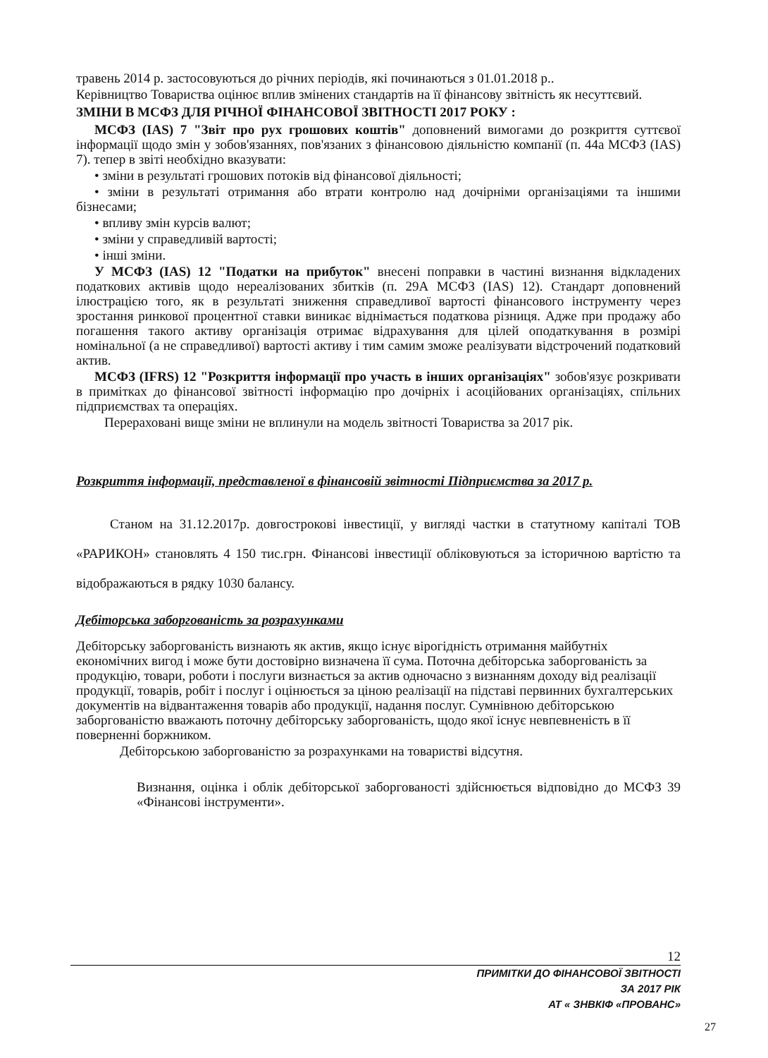травень 2014 р. застосовуються до річних періодів, які починаються з 01.01.2018 р..
Керівництво Товариства оцінює вплив змінених стандартів на її фінансову звітність як несуттєвий.
ЗМІНИ В МСФЗ ДЛЯ РІЧНОЇ ФІНАНСОВОЇ ЗВІТНОСТІ 2017 РОКУ :
МСФЗ (IAS) 7 "Звіт про рух грошових коштів" доповнений вимогами до розкриття суттєвої інформації щодо змін у зобов'язаннях, пов'язаних з фінансовою діяльністю компанії (п. 44а МСФЗ (IAS) 7). тепер в звіті необхідно вказувати:
• зміни в результаті грошових потоків від фінансової діяльності;
• зміни в результаті отримання або втрати контролю над дочірніми організаціями та іншими бізнесами;
• впливу змін курсів валют;
• зміни у справедливій вартості;
• інші зміни.
У МСФЗ (IAS) 12 "Податки на прибуток" внесені поправки в частині визнання відкладених податкових активів щодо нереалізованих збитків (п. 29А МСФЗ (IAS) 12). Стандарт доповнений ілюстрацією того, як в результаті зниження справедливої вартості фінансового інструменту через зростання ринкової процентної ставки виникає віднімається податкова різниця. Адже при продажу або погашення такого активу організація отримає відрахування для цілей оподаткування в розмірі номінальної (а не справедливої) вартості активу і тим самим зможе реалізувати відстрочений податковий актив.
МСФЗ (IFRS) 12 "Розкриття інформації про участь в інших організаціях" зобов'язує розкривати в примітках до фінансової звітності інформацію про дочірніх і асоційованих організаціях, спільних підприємствах та операціях.
Перераховані вище зміни не вплинули на модель звітності Товариства за 2017 рік.
Розкриття інформації, представленої в фінансовій звітності Підприємства за 2017 р.
Станом на 31.12.2017р. довгострокові інвестиції, у вигляді частки в статутному капіталі ТОВ «РАРИКОН» становлять 4 150 тис.грн. Фінансові інвестиції обліковуються за історичною вартістю та відображаються в рядку 1030 балансу.
Дебіторська заборгованість за розрахунками
Дебіторську заборгованість визнають як актив, якщо існує вірогідність отримання майбутніх економічних вигод і може бути достовірно визначена її сума. Поточна дебіторська заборгованість за продукцію, товари, роботи і послуги визнається за актив одночасно з визнанням доходу від реалізації продукції, товарів, робіт і послуг і оцінюється за ціною реалізації на підставі первинних бухгалтерських документів на відвантаження товарів або продукції, надання послуг. Сумнівною дебіторською заборгованістю вважають поточну дебіторську заборгованість, щодо якої існує невпевненість в її поверненні боржником.
Дебіторською заборгованістю за розрахунками на товаристві відсутня.
Визнання, оцінка і облік дебіторської заборгованості здійснюється відповідно до МСФЗ 39 «Фінансові інструменти».
12
ПРИМІТКИ ДО ФІНАНСОВОЇ ЗВІТНОСТІ
ЗА 2017 РІК
АТ « ЗНВКІФ «ПРОВАНС»
27